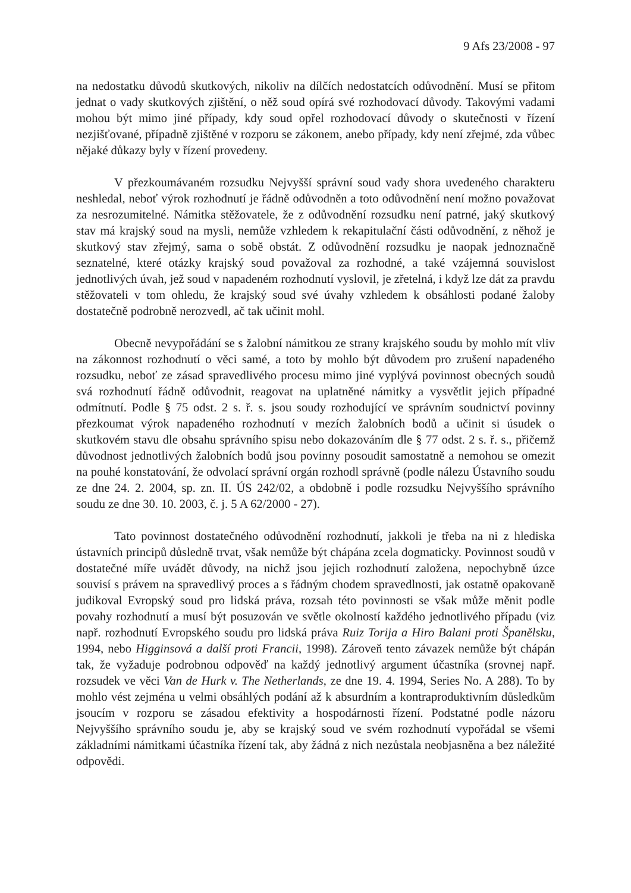9 Afs 23/2008 - 97
na nedostatku důvodů skutkových, nikoliv na dílčích nedostatcích odůvodnění. Musí se přitom jednat o vady skutkových zjištění, o něž soud opírá své rozhodovací důvody. Takovými vadami mohou být mimo jiné případy, kdy soud opřel rozhodovací důvody o skutečnosti v řízení nezjišťované, případně zjištěné v rozporu se zákonem, anebo případy, kdy není zřejmé, zda vůbec nějaké důkazy byly v řízení provedeny.
V přezkoumávaném rozsudku Nejvyšší správní soud vady shora uvedeného charakteru neshledal, neboť výrok rozhodnutí je řádně odůvodněn a toto odůvodnění není možno považovat za nesrozumitelné. Námitka stěžovatele, že z odůvodnění rozsudku není patrné, jaký skutkový stav má krajský soud na mysli, nemůže vzhledem k rekapitulační části odůvodnění, z něhož je skutkový stav zřejmý, sama o sobě obstát. Z odůvodnění rozsudku je naopak jednoznačně seznatelné, které otázky krajský soud považoval za rozhodné, a také vzájemná souvislost jednotlivých úvah, jež soud v napadeném rozhodnutí vyslovil, je zřetelná, i když lze dát za pravdu stěžovateli v tom ohledu, že krajský soud své úvahy vzhledem k obsáhlosti podané žaloby dostatečně podrobně nerozvedl, ač tak učinit mohl.
Obecně nevypořádání se s žalobní námitkou ze strany krajského soudu by mohlo mít vliv na zákonnost rozhodnutí o věci samé, a toto by mohlo být důvodem pro zrušení napadeného rozsudku, neboť ze zásad spravedlivého procesu mimo jiné vyplývá povinnost obecných soudů svá rozhodnutí řádně odůvodnit, reagovat na uplatněné námitky a vysvětlit jejich případné odmítnutí. Podle § 75 odst. 2 s. ř. s. jsou soudy rozhodující ve správním soudnictví povinny přezkoumat výrok napadeného rozhodnutí v mezích žalobních bodů a učinit si úsudek o skutkovém stavu dle obsahu správního spisu nebo dokazováním dle § 77 odst. 2 s. ř. s., přičemž důvodnost jednotlivých žalobních bodů jsou povinny posoudit samostatně a nemohou se omezit na pouhé konstatování, že odvolací správní orgán rozhodl správně (podle nálezu Ústavního soudu ze dne 24. 2. 2004, sp. zn. II. ÚS 242/02, a obdobně i podle rozsudku Nejvyššího správního soudu ze dne 30. 10. 2003, č. j. 5 A 62/2000 - 27).
Tato povinnost dostatečného odůvodnění rozhodnutí, jakkoli je třeba na ni z hlediska ústavních principů důsledně trvat, však nemůže být chápána zcela dogmaticky. Povinnost soudů v dostatečné míře uvádět důvody, na nichž jsou jejich rozhodnutí založena, nepochybně úzce souvisí s právem na spravedlivý proces a s řádným chodem spravedlnosti, jak ostatně opakovaně judikoval Evropský soud pro lidská práva, rozsah této povinnosti se však může měnit podle povahy rozhodnutí a musí být posuzován ve světle okolností každého jednotlivého případu (viz např. rozhodnutí Evropského soudu pro lidská práva Ruiz Torija a Hiro Balani proti Španělsku, 1994, nebo Higginsová a další proti Francii, 1998). Zároveň tento závazek nemůže být chápán tak, že vyžaduje podrobnou odpověď na každý jednotlivý argument účastníka (srovnej např. rozsudek ve věci Van de Hurk v. The Netherlands, ze dne 19. 4. 1994, Series No. A 288). To by mohlo vést zejména u velmi obsáhlých podání až k absurdním a kontraproduktivním důsledkům jsoucím v rozporu se zásadou efektivity a hospodárnosti řízení. Podstatné podle názoru Nejvyššího správního soudu je, aby se krajský soud ve svém rozhodnutí vypořádal se všemi základními námitkami účastníka řízení tak, aby žádná z nich nezůstala neobjasněna a bez náležité odpovědi.